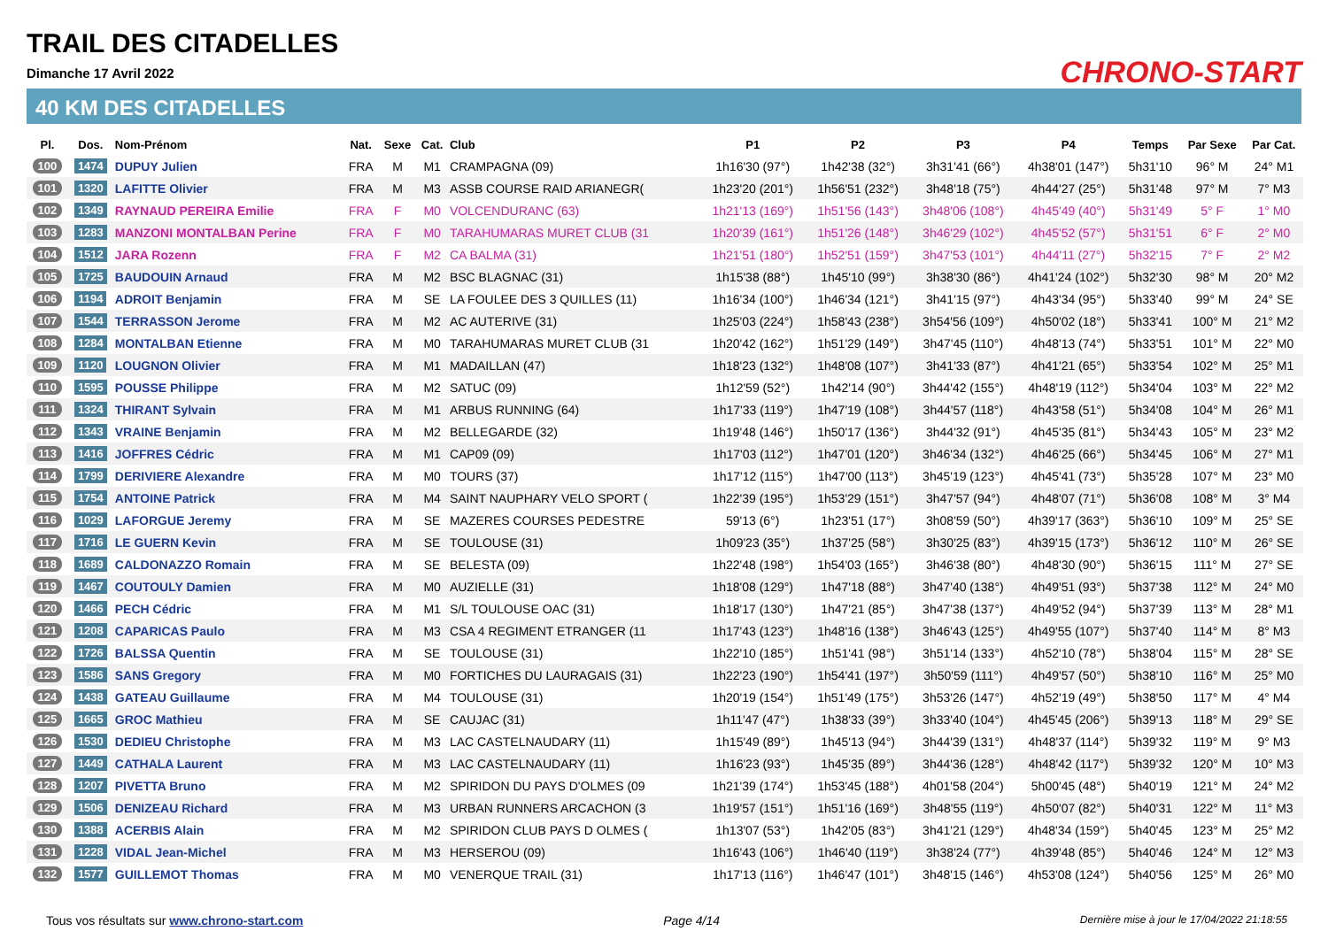TRAIL DES CITADELLES
Dimanche 17 Avril 2022
40 KM DES CITADELLES
CHRONO-START
| Pl. | Dos. | Nom-Prénom | Nat. | Sexe | Cat. | Club | P1 | P2 | P3 | P4 | Temps | Par Sexe | Par Cat. |
| --- | --- | --- | --- | --- | --- | --- | --- | --- | --- | --- | --- | --- | --- |
| 100 | 1474 | DUPUY Julien | FRA | M | M1 | CRAMPAGNA (09) | 1h16'30 (97°) | 1h42'38 (32°) | 3h31'41 (66°) | 4h38'01 (147°) | 5h31'10 | 96° M | 24° M1 |
| 101 | 1320 | LAFITTE Olivier | FRA | M | M3 | ASSB COURSE RAID ARIANEGR( | 1h23'20 (201°) | 1h56'51 (232°) | 3h48'18 (75°) | 4h44'27 (25°) | 5h31'48 | 97° M | 7° M3 |
| 102 | 1349 | RAYNAUD PEREIRA Emilie | FRA | F | M0 | VOLCENDURANC (63) | 1h21'13 (169°) | 1h51'56 (143°) | 3h48'06 (108°) | 4h45'49 (40°) | 5h31'49 | 5° F | 1° M0 |
| 103 | 1283 | MANZONI MONTALBAN Perine | FRA | F | M0 | TARAHUMARAS MURET CLUB (31 | 1h20'39 (161°) | 1h51'26 (148°) | 3h46'29 (102°) | 4h45'52 (57°) | 5h31'51 | 6° F | 2° M0 |
| 104 | 1512 | JARA Rozenn | FRA | F | M2 | CA BALMA (31) | 1h21'51 (180°) | 1h52'51 (159°) | 3h47'53 (101°) | 4h44'11 (27°) | 5h32'15 | 7° F | 2° M2 |
| 105 | 1725 | BAUDOUIN Arnaud | FRA | M | M2 | BSC BLAGNAC (31) | 1h15'38 (88°) | 1h45'10 (99°) | 3h38'30 (86°) | 4h41'24 (102°) | 5h32'30 | 98° M | 20° M2 |
| 106 | 1194 | ADROIT Benjamin | FRA | M | SE | LA FOULEE DES 3 QUILLES (11) | 1h16'34 (100°) | 1h46'34 (121°) | 3h41'15 (97°) | 4h43'34 (95°) | 5h33'40 | 99° M | 24° SE |
| 107 | 1544 | TERRASSON Jerome | FRA | M | M2 | AC AUTERIVE (31) | 1h25'03 (224°) | 1h58'43 (238°) | 3h54'56 (109°) | 4h50'02 (18°) | 5h33'41 | 100° M | 21° M2 |
| 108 | 1284 | MONTALBAN Etienne | FRA | M | M0 | TARAHUMARAS MURET CLUB (31 | 1h20'42 (162°) | 1h51'29 (149°) | 3h47'45 (110°) | 4h48'13 (74°) | 5h33'51 | 101° M | 22° M0 |
| 109 | 1120 | LOUGNON Olivier | FRA | M | M1 | MADAILLAN (47) | 1h18'23 (132°) | 1h48'08 (107°) | 3h41'33 (87°) | 4h41'21 (65°) | 5h33'54 | 102° M | 25° M1 |
| 110 | 1595 | POUSSE Philippe | FRA | M | M2 | SATUC (09) | 1h12'59 (52°) | 1h42'14 (90°) | 3h44'42 (155°) | 4h48'19 (112°) | 5h34'04 | 103° M | 22° M2 |
| 111 | 1324 | THIRANT Sylvain | FRA | M | M1 | ARBUS RUNNING (64) | 1h17'33 (119°) | 1h47'19 (108°) | 3h44'57 (118°) | 4h43'58 (51°) | 5h34'08 | 104° M | 26° M1 |
| 112 | 1343 | VRAINE Benjamin | FRA | M | M2 | BELLEGARDE (32) | 1h19'48 (146°) | 1h50'17 (136°) | 3h44'32 (91°) | 4h45'35 (81°) | 5h34'43 | 105° M | 23° M2 |
| 113 | 1416 | JOFFRES Cédric | FRA | M | M1 | CAP09 (09) | 1h17'03 (112°) | 1h47'01 (120°) | 3h46'34 (132°) | 4h46'25 (66°) | 5h34'45 | 106° M | 27° M1 |
| 114 | 1799 | DERIVIERE Alexandre | FRA | M | M0 | TOURS (37) | 1h17'12 (115°) | 1h47'00 (113°) | 3h45'19 (123°) | 4h45'41 (73°) | 5h35'28 | 107° M | 23° M0 |
| 115 | 1754 | ANTOINE Patrick | FRA | M | M4 | SAINT NAUPHARY VELO SPORT ( | 1h22'39 (195°) | 1h53'29 (151°) | 3h47'57 (94°) | 4h48'07 (71°) | 5h36'08 | 108° M | 3° M4 |
| 116 | 1029 | LAFORGUE Jeremy | FRA | M | SE | MAZERES COURSES PEDESTRE | 59'13 (6°) | 1h23'51 (17°) | 3h08'59 (50°) | 4h39'17 (363°) | 5h36'10 | 109° M | 25° SE |
| 117 | 1716 | LE GUERN Kevin | FRA | M | SE | TOULOUSE (31) | 1h09'23 (35°) | 1h37'25 (58°) | 3h30'25 (83°) | 4h39'15 (173°) | 5h36'12 | 110° M | 26° SE |
| 118 | 1689 | CALDONAZZO Romain | FRA | M | SE | BELESTA (09) | 1h22'48 (198°) | 1h54'03 (165°) | 3h46'38 (80°) | 4h48'30 (90°) | 5h36'15 | 111° M | 27° SE |
| 119 | 1467 | COUTOULY Damien | FRA | M | M0 | AUZIELLE (31) | 1h18'08 (129°) | 1h47'18 (88°) | 3h47'40 (138°) | 4h49'51 (93°) | 5h37'38 | 112° M | 24° M0 |
| 120 | 1466 | PECH Cédric | FRA | M | M1 | S/L TOULOUSE OAC (31) | 1h18'17 (130°) | 1h47'21 (85°) | 3h47'38 (137°) | 4h49'52 (94°) | 5h37'39 | 113° M | 28° M1 |
| 121 | 1208 | CAPARICAS Paulo | FRA | M | M3 | CSA 4 REGIMENT ETRANGER (11 | 1h17'43 (123°) | 1h48'16 (138°) | 3h46'43 (125°) | 4h49'55 (107°) | 5h37'40 | 114° M | 8° M3 |
| 122 | 1726 | BALSSA Quentin | FRA | M | SE | TOULOUSE (31) | 1h22'10 (185°) | 1h51'41 (98°) | 3h51'14 (133°) | 4h52'10 (78°) | 5h38'04 | 115° M | 28° SE |
| 123 | 1586 | SANS Gregory | FRA | M | M0 | FORTICHES DU LAURAGAIS (31) | 1h22'23 (190°) | 1h54'41 (197°) | 3h50'59 (111°) | 4h49'57 (50°) | 5h38'10 | 116° M | 25° M0 |
| 124 | 1438 | GATEAU Guillaume | FRA | M | M4 | TOULOUSE (31) | 1h20'19 (154°) | 1h51'49 (175°) | 3h53'26 (147°) | 4h52'19 (49°) | 5h38'50 | 117° M | 4° M4 |
| 125 | 1665 | GROC Mathieu | FRA | M | SE | CAUJAC (31) | 1h11'47 (47°) | 1h38'33 (39°) | 3h33'40 (104°) | 4h45'45 (206°) | 5h39'13 | 118° M | 29° SE |
| 126 | 1530 | DEDIEU Christophe | FRA | M | M3 | LAC CASTELNAUDARY (11) | 1h15'49 (89°) | 1h45'13 (94°) | 3h44'39 (131°) | 4h48'37 (114°) | 5h39'32 | 119° M | 9° M3 |
| 127 | 1449 | CATHALA Laurent | FRA | M | M3 | LAC CASTELNAUDARY (11) | 1h16'23 (93°) | 1h45'35 (89°) | 3h44'36 (128°) | 4h48'42 (117°) | 5h39'32 | 120° M | 10° M3 |
| 128 | 1207 | PIVETTA Bruno | FRA | M | M2 | SPIRIDON DU PAYS D'OLMES (09 | 1h21'39 (174°) | 1h53'45 (188°) | 4h01'58 (204°) | 5h00'45 (48°) | 5h40'19 | 121° M | 24° M2 |
| 129 | 1506 | DENIZEAU Richard | FRA | M | M3 | URBAN RUNNERS ARCACHON (3 | 1h19'57 (151°) | 1h51'16 (169°) | 3h48'55 (119°) | 4h50'07 (82°) | 5h40'31 | 122° M | 11° M3 |
| 130 | 1388 | ACERBIS Alain | FRA | M | M2 | SPIRIDON CLUB PAYS D OLMES ( | 1h13'07 (53°) | 1h42'05 (83°) | 3h41'21 (129°) | 4h48'34 (159°) | 5h40'45 | 123° M | 25° M2 |
| 131 | 1228 | VIDAL Jean-Michel | FRA | M | M3 | HERSEROU (09) | 1h16'43 (106°) | 1h46'40 (119°) | 3h38'24 (77°) | 4h39'48 (85°) | 5h40'46 | 124° M | 12° M3 |
| 132 | 1577 | GUILLEMOT Thomas | FRA | M | M0 | VENERQUE TRAIL (31) | 1h17'13 (116°) | 1h46'47 (101°) | 3h48'15 (146°) | 4h53'08 (124°) | 5h40'56 | 125° M | 26° M0 |
Tous vos résultats sur www.chrono-start.com Page 4/14 Dernière mise à jour le 17/04/2022 21:18:55